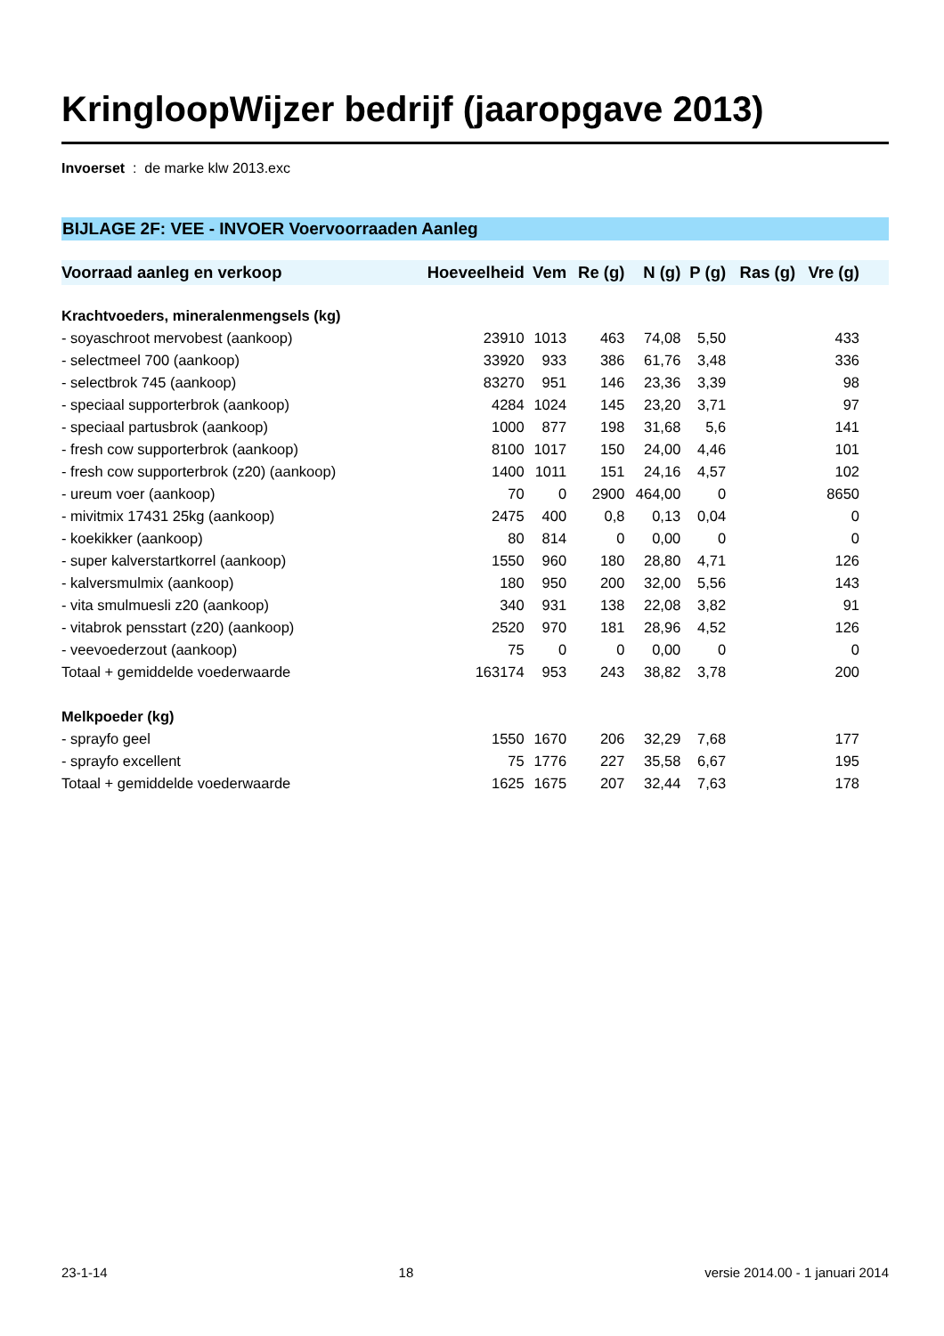KringloopWijzer bedrijf (jaaropgave 2013)
Invoerset : de marke klw 2013.exc
BIJLAGE 2F: VEE - INVOER Voervoorraaden Aanleg
| Voorraad aanleg en verkoop | Hoeveelheid | Vem | Re (g) | N (g) | P (g) | Ras (g) | Vre (g) | |
| --- | --- | --- | --- | --- | --- | --- | --- | --- |
| Krachtvoeders, mineralenmengsels (kg) | | | | | | | | |
| - soyaschroot mervobest (aankoop) | 23910 | 1013 | 463 | 74,08 | 5,50 | | 433 | |
| - selectmeel 700 (aankoop) | 33920 | 933 | 386 | 61,76 | 3,48 | | 336 | |
| - selectbrok 745 (aankoop) | 83270 | 951 | 146 | 23,36 | 3,39 | | 98 | |
| - speciaal supporterbrok (aankoop) | 4284 | 1024 | 145 | 23,20 | 3,71 | | 97 | |
| - speciaal partusbrok (aankoop) | 1000 | 877 | 198 | 31,68 | 5,6 | | 141 | |
| - fresh cow supporterbrok (aankoop) | 8100 | 1017 | 150 | 24,00 | 4,46 | | 101 | |
| - fresh cow supporterbrok (z20) (aankoop) | 1400 | 1011 | 151 | 24,16 | 4,57 | | 102 | |
| - ureum voer (aankoop) | 70 | 0 | 2900 | 464,00 | 0 | | 8650 | |
| - mivitmix 17431 25kg (aankoop) | 2475 | 400 | 0,8 | 0,13 | 0,04 | | 0 | |
| - koekikker (aankoop) | 80 | 814 | 0 | 0,00 | 0 | | 0 | |
| - super kalverstartkorrel (aankoop) | 1550 | 960 | 180 | 28,80 | 4,71 | | 126 | |
| - kalversmulmix (aankoop) | 180 | 950 | 200 | 32,00 | 5,56 | | 143 | |
| - vita smulmuesli z20 (aankoop) | 340 | 931 | 138 | 22,08 | 3,82 | | 91 | |
| - vitabrok pensstart (z20) (aankoop) | 2520 | 970 | 181 | 28,96 | 4,52 | | 126 | |
| - veevoederzout (aankoop) | 75 | 0 | 0 | 0,00 | 0 | | 0 | |
| Totaal + gemiddelde voederwaarde | 163174 | 953 | 243 | 38,82 | 3,78 | | 200 | |
| Melkpoeder (kg) | | | | | | | | |
| - sprayfo geel | 1550 | 1670 | 206 | 32,29 | 7,68 | | 177 | |
| - sprayfo excellent | 75 | 1776 | 227 | 35,58 | 6,67 | | 195 | |
| Totaal + gemiddelde voederwaarde | 1625 | 1675 | 207 | 32,44 | 7,63 | | 178 | |
23-1-14 18 versie 2014.00 - 1 januari 2014